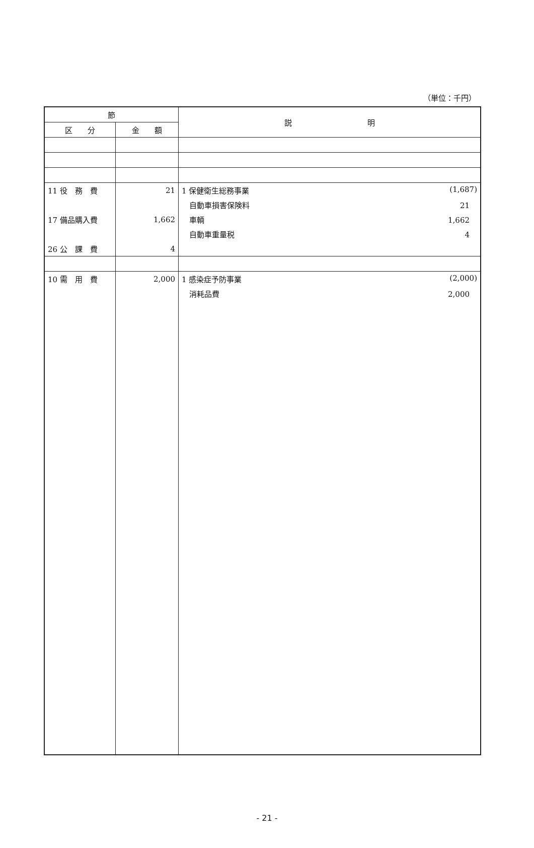（単位：千円）
| 節 | | 説 明 |
| --- | --- | --- |
| 区 分 | 金 額 | |
| 11 役 務 費 | 21 | 1 保健衛生総務事業 (1,687) |
| | | 自動車損害保険料 21 |
| 17 備品購入費 | 1,662 | 車輌 1,662 |
| | | 自動車重量税 4 |
| 26 公 課 費 | 4 | |
| 10 需 用 費 | 2,000 | 1 感染症予防事業 (2,000) |
| | | 消耗品費 2,000 |
- 21 -